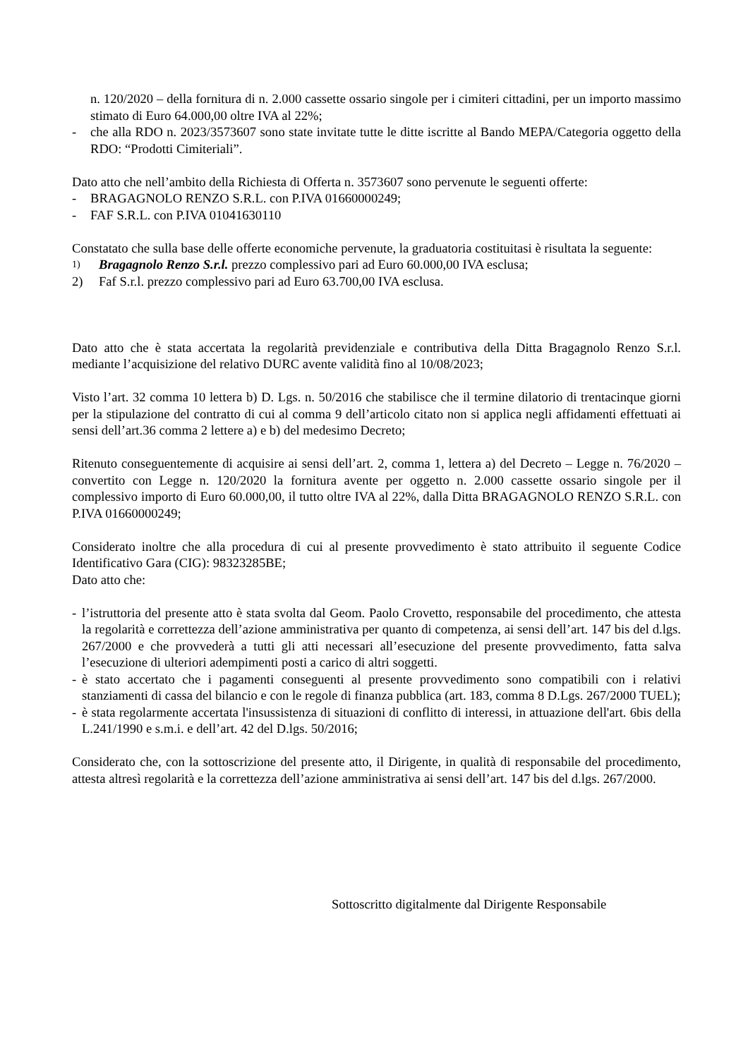n. 120/2020 – della fornitura di n. 2.000 cassette ossario singole per i cimiteri cittadini, per un importo massimo stimato di Euro 64.000,00 oltre IVA al 22%;
- che alla RDO n. 2023/3573607 sono state invitate tutte le ditte iscritte al Bando MEPA/Categoria oggetto della RDO: “Prodotti Cimiteriali”.
Dato atto che nell’ambito della Richiesta di Offerta n. 3573607 sono pervenute le seguenti offerte:
- BRAGAGNOLO RENZO S.R.L. con P.IVA 01660000249;
- FAF S.R.L. con P.IVA 01041630110
Constatato che sulla base delle offerte economiche pervenute, la graduatoria costituitasi è risultata la seguente:
1) Bragagnolo Renzo S.r.l. prezzo complessivo pari ad Euro 60.000,00 IVA esclusa;
2) Faf S.r.l. prezzo complessivo pari ad Euro 63.700,00 IVA esclusa.
Dato atto che è stata accertata la regolarità previdenziale e contributiva della Ditta Bragagnolo Renzo S.r.l. mediante l’acquisizione del relativo DURC avente validità fino al 10/08/2023;
Visto l’art. 32 comma 10 lettera b) D. Lgs. n. 50/2016 che stabilisce che il termine dilatorio di trentacinque giorni per la stipulazione del contratto di cui al comma 9 dell’articolo citato non si applica negli affidamenti effettuati ai sensi dell’art.36 comma 2 lettere a) e b) del medesimo Decreto;
Ritenuto conseguentemente di acquisire ai sensi dell’art. 2, comma 1, lettera a) del Decreto – Legge n. 76/2020 – convertito con Legge n. 120/2020 la fornitura avente per oggetto n. 2.000 cassette ossario singole per il complessivo importo di Euro 60.000,00, il tutto oltre IVA al 22%, dalla Ditta BRAGAGNOLO RENZO S.R.L. con P.IVA 01660000249;
Considerato inoltre che alla procedura di cui al presente provvedimento è stato attribuito il seguente Codice Identificativo Gara (CIG): 98323285BE;
Dato atto che:
- l’istruttoria del presente atto è stata svolta dal Geom. Paolo Crovetto, responsabile del procedimento, che attesta la regolarità e correttezza dell’azione amministrativa per quanto di competenza, ai sensi dell’art. 147 bis del d.lgs. 267/2000 e che provvederà a tutti gli atti necessari all’esecuzione del presente provvedimento, fatta salva l’esecuzione di ulteriori adempimenti posti a carico di altri soggetti.
- è stato accertato che i pagamenti conseguenti al presente provvedimento sono compatibili con i relativi stanziamenti di cassa del bilancio e con le regole di finanza pubblica (art. 183, comma 8 D.Lgs. 267/2000 TUEL);
- è stata regolarmente accertata l'insussistenza di situazioni di conflitto di interessi, in attuazione dell'art. 6bis della L.241/1990 e s.m.i. e dell’art. 42 del D.lgs. 50/2016;
Considerato che, con la sottoscrizione del presente atto, il Dirigente, in qualità di responsabile del procedimento, attesta altresì regolarità e la correttezza dell’azione amministrativa ai sensi dell’art. 147 bis del d.lgs. 267/2000.
Sottoscritto digitalmente dal Dirigente Responsabile